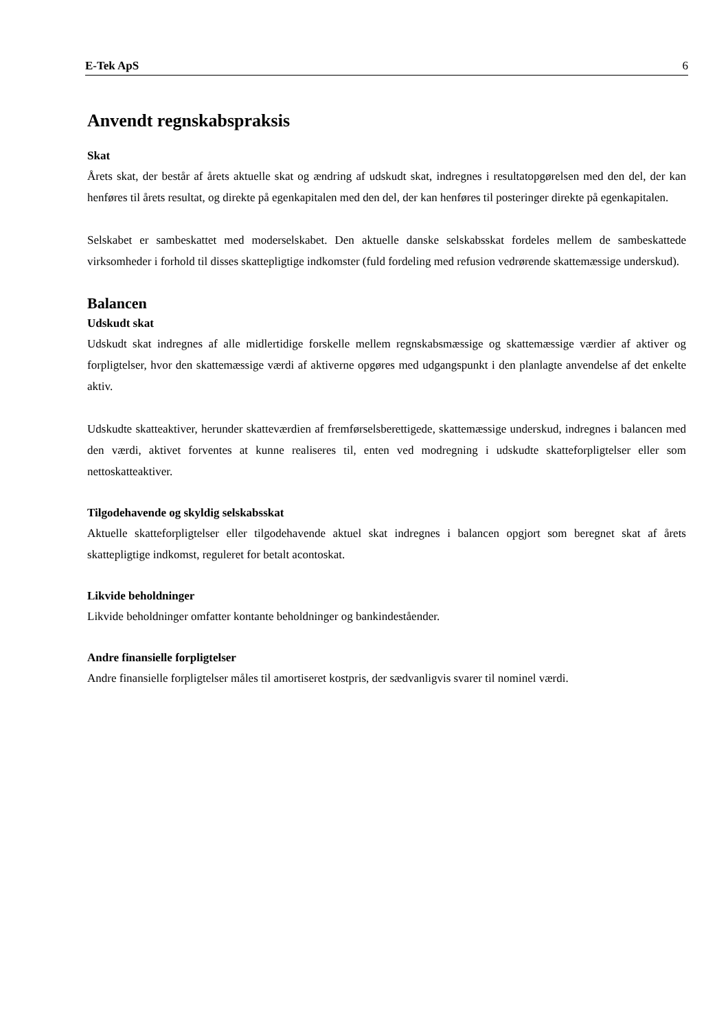E-Tek ApS 6
Anvendt regnskabspraksis
Skat
Årets skat, der består af årets aktuelle skat og ændring af udskudt skat, indregnes i resultatopgørelsen med den del, der kan henføres til årets resultat, og direkte på egenkapitalen med den del, der kan henføres til posteringer direkte på egenkapitalen.
Selskabet er sambeskattet med moderselskabet. Den aktuelle danske selskabsskat fordeles mellem de sambeskattede virksomheder i forhold til disses skattepligtige indkomster (fuld fordeling med refusion vedrørende skattemæssige underskud).
Balancen
Udskudt skat
Udskudt skat indregnes af alle midlertidige forskelle mellem regnskabsmæssige og skattemæssige værdier af aktiver og forpligtelser, hvor den skattemæssige værdi af aktiverne opgøres med udgangspunkt i den planlagte anvendelse af det enkelte aktiv.
Udskudte skatteaktiver, herunder skatteværdien af fremførselsberettigede, skattemæssige underskud, indregnes i balancen med den værdi, aktivet forventes at kunne realiseres til, enten ved modregning i udskudte skatteforpligtelser eller som nettoskatteaktiver.
Tilgodehavende og skyldig selskabsskat
Aktuelle skatteforpligtelser eller tilgodehavende aktuel skat indregnes i balancen opgjort som beregnet skat af årets skattepligtige indkomst, reguleret for betalt acontoskat.
Likvide beholdninger
Likvide beholdninger omfatter kontante beholdninger og bankindeståender.
Andre finansielle forpligtelser
Andre finansielle forpligtelser måles til amortiseret kostpris, der sædvanligvis svarer til nominel værdi.